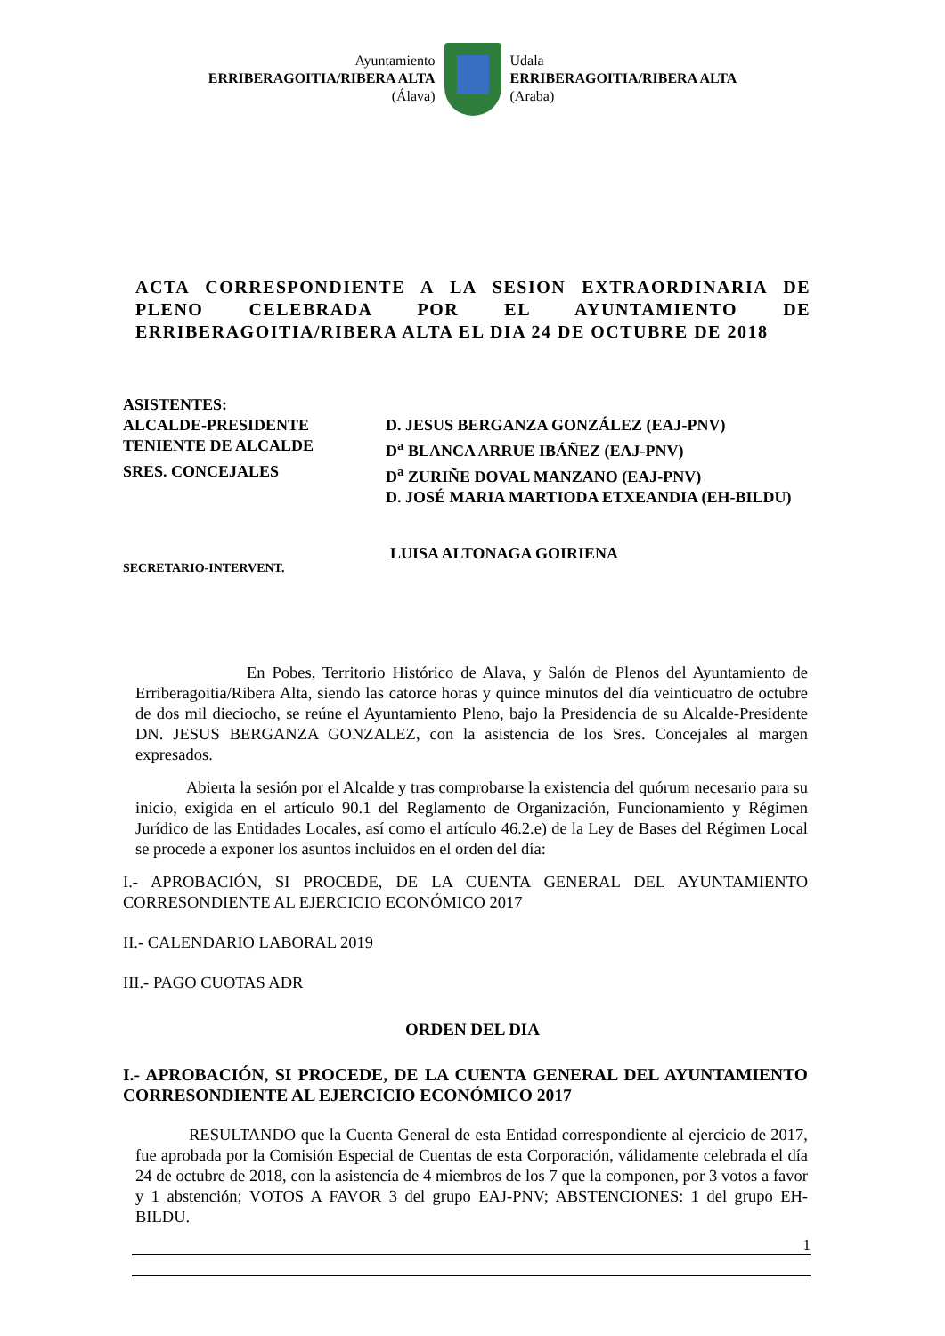Ayuntamiento
ERRIBERAGOITIA/RIBERA ALTA
(Álava)
Udala
ERRIBERAGOITIA/RIBERA ALTA
(Araba)
ACTA CORRESPONDIENTE A LA SESION EXTRAORDINARIA DE PLENO CELEBRADA POR EL AYUNTAMIENTO DE ERRIBERAGOITIA/RIBERA ALTA EL DIA 24 DE OCTUBRE DE 2018
ASISTENTES:
ALCALDE-PRESIDENTE D. JESUS BERGANZA GONZÁLEZ (EAJ-PNV)
TENIENTE DE ALCALDE D<sup>a</sup> BLANCA ARRUE IBÁÑEZ (EAJ-PNV)
SRES. CONCEJALES D<sup>a</sup> ZURIÑE DOVAL MANZANO (EAJ-PNV)
D. JOSÉ MARIA MARTIODA ETXEANDIA (EH-BILDU)
SECRETARIO-INTERVENT.
LUISA ALTONAGA GOIRIENA
En Pobes, Territorio Histórico de Alava, y Salón de Plenos del Ayuntamiento de Erriberagoitia/Ribera Alta, siendo las catorce horas y quince minutos del día veinticuatro de octubre de dos mil dieciocho, se reúne el Ayuntamiento Pleno, bajo la Presidencia de su Alcalde-Presidente DN. JESUS BERGANZA GONZALEZ, con la asistencia de los Sres. Concejales al margen expresados.
Abierta la sesión por el Alcalde y tras comprobarse la existencia del quórum necesario para su inicio, exigida en el artículo 90.1 del Reglamento de Organización, Funcionamiento y Régimen Jurídico de las Entidades Locales, así como el artículo 46.2.e) de la Ley de Bases del Régimen Local se procede a exponer los asuntos incluidos en el orden del día:
I.- APROBACIÓN, SI PROCEDE, DE LA CUENTA GENERAL DEL AYUNTAMIENTO CORRESONDIENTE AL EJERCICIO ECONÓMICO 2017
II.- CALENDARIO LABORAL 2019
III.- PAGO CUOTAS ADR
ORDEN DEL DIA
I.- APROBACIÓN, SI PROCEDE, DE LA CUENTA GENERAL DEL AYUNTAMIENTO CORRESONDIENTE AL EJERCICIO ECONÓMICO 2017
RESULTANDO que la Cuenta General de esta Entidad correspondiente al ejercicio de 2017, fue aprobada por la Comisión Especial de Cuentas de esta Corporación, válidamente celebrada el día 24 de octubre de 2018, con la asistencia de 4 miembros de los 7 que la componen, por 3 votos a favor y 1 abstención; VOTOS A FAVOR 3 del grupo EAJ-PNV; ABSTENCIONES: 1 del grupo EH-BILDU.
1